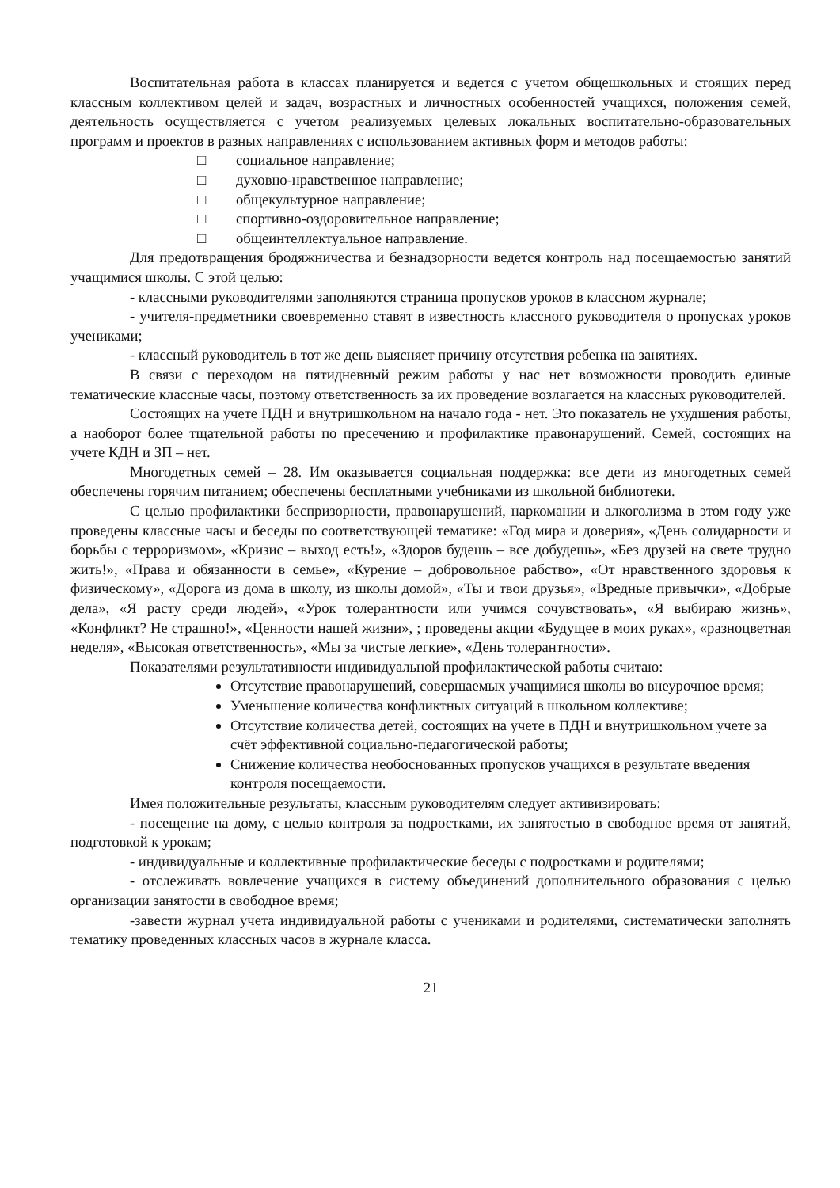Воспитательная работа в классах планируется и ведется с учетом общешкольных и стоящих перед классным коллективом целей и задач, возрастных и личностных особенностей учащихся, положения семей, деятельность осуществляется с учетом реализуемых целевых локальных воспитательно-образовательных программ и проектов в разных направлениях с использованием активных форм и методов работы:
□ социальное направление;
□ духовно-нравственное направление;
□ общекультурное направление;
□ спортивно-оздоровительное направление;
□ общеинтеллектуальное направление.
Для предотвращения бродяжничества и безнадзорности ведется контроль над посещаемостью занятий учащимися школы. С этой целью:
- классными руководителями заполняются страница пропусков уроков в классном журнале;
- учителя-предметники своевременно ставят в известность классного руководителя о пропусках уроков учениками;
- классный руководитель в тот же день выясняет причину отсутствия ребенка на занятиях.
В связи с переходом на пятидневный режим работы у нас нет возможности проводить единые тематические классные часы, поэтому ответственность за их проведение возлагается на классных руководителей.
Состоящих на учете ПДН и внутришкольном на начало года - нет. Это показатель не ухудшения работы, а наоборот более тщательной работы по пресечению и профилактике правонарушений. Семей, состоящих на учете КДН и ЗП – нет.
Многодетных семей – 28. Им оказывается социальная поддержка: все дети из многодетных семей обеспечены горячим питанием; обеспечены бесплатными учебниками из школьной библиотеки.
С целью профилактики беспризорности, правонарушений, наркомании и алкоголизма в этом году уже проведены классные часы и беседы по соответствующей тематике: «Год мира и доверия», «День солидарности и борьбы с терроризмом», «Кризис – выход есть!», «Здоров будешь – все добудешь», «Без друзей на свете трудно жить!», «Права и обязанности в семье», «Курение – добровольное рабство», «От нравственного здоровья к физическому», «Дорога из дома в школу, из школы домой», «Ты и твои друзья», «Вредные привычки», «Добрые дела», «Я расту среди людей», «Урок толерантности или учимся сочувствовать», «Я выбираю жизнь», «Конфликт? Не страшно!», «Ценности нашей жизни», ; проведены акции «Будущее в моих руках», «разноцветная неделя», «Высокая ответственность», «Мы за чистые легкие», «День толерантности».
Показателями результативности индивидуальной профилактической работы считаю:
Отсутствие правонарушений, совершаемых учащимися школы во внеурочное время;
Уменьшение количества конфликтных ситуаций в школьном коллективе;
Отсутствие количества детей, состоящих на учете в ПДН и внутришкольном учете за счёт эффективной социально-педагогической работы;
Снижение количества необоснованных пропусков учащихся в результате введения контроля посещаемости.
Имея положительные результаты, классным руководителям следует активизировать:
- посещение на дому, с целью контроля за подростками, их занятостью в свободное время от занятий, подготовкой к урокам;
- индивидуальные и коллективные профилактические беседы с подростками и родителями;
- отслеживать вовлечение учащихся в систему объединений дополнительного образования с целью организации занятости в свободное время;
-завести журнал учета индивидуальной работы с учениками и родителями, систематически заполнять тематику проведенных классных часов в журнале класса.
21